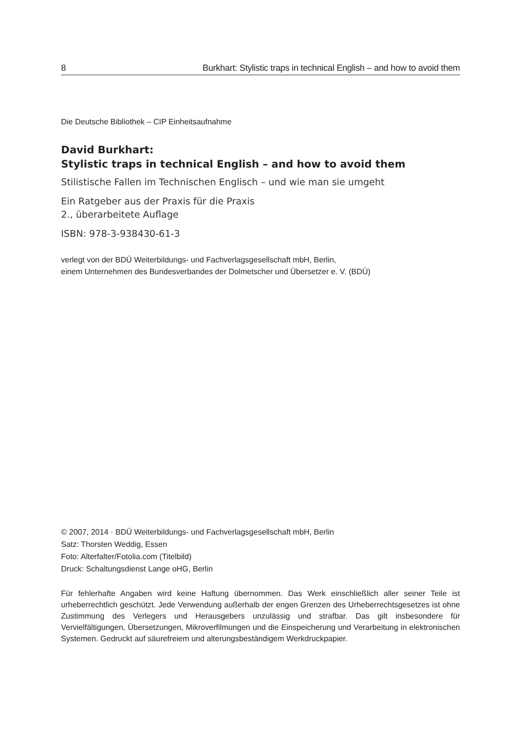8 Burkhart: Stylistic traps in technical English – and how to avoid them
Die Deutsche Bibliothek – CIP Einheitsaufnahme
David Burkhart:
Stylistic traps in technical English – and how to avoid them
Stilistische Fallen im Technischen Englisch – und wie man sie umgeht
Ein Ratgeber aus der Praxis für die Praxis
2., überarbeitete Auflage
ISBN: 978-3-938430-61-3
verlegt von der BDÜ Weiterbildungs- und Fachverlagsgesellschaft mbH, Berlin,
einem Unternehmen des Bundesverbandes der Dolmetscher und Übersetzer e. V. (BDÜ)
© 2007, 2014 · BDÜ Weiterbildungs- und Fachverlagsgesellschaft mbH, Berlin
Satz: Thorsten Weddig, Essen
Foto: Alterfalter/Fotolia.com (Titelbild)
Druck: Schaltungsdienst Lange oHG, Berlin
Für fehlerhafte Angaben wird keine Haftung übernommen. Das Werk einschließlich aller seiner Teile ist urheberrechtlich geschützt. Jede Verwendung außerhalb der engen Grenzen des Urheberrechtsgesetzes ist ohne Zustimmung des Verlegers und Herausgebers unzulässig und strafbar. Das gilt insbesondere für Vervielfältigungen, Übersetzungen, Mikroverfilmungen und die Einspeicherung und Verarbeitung in elektronischen Systemen. Gedruckt auf säurefreiem und alterungsbeständigem Werkdruckpapier.